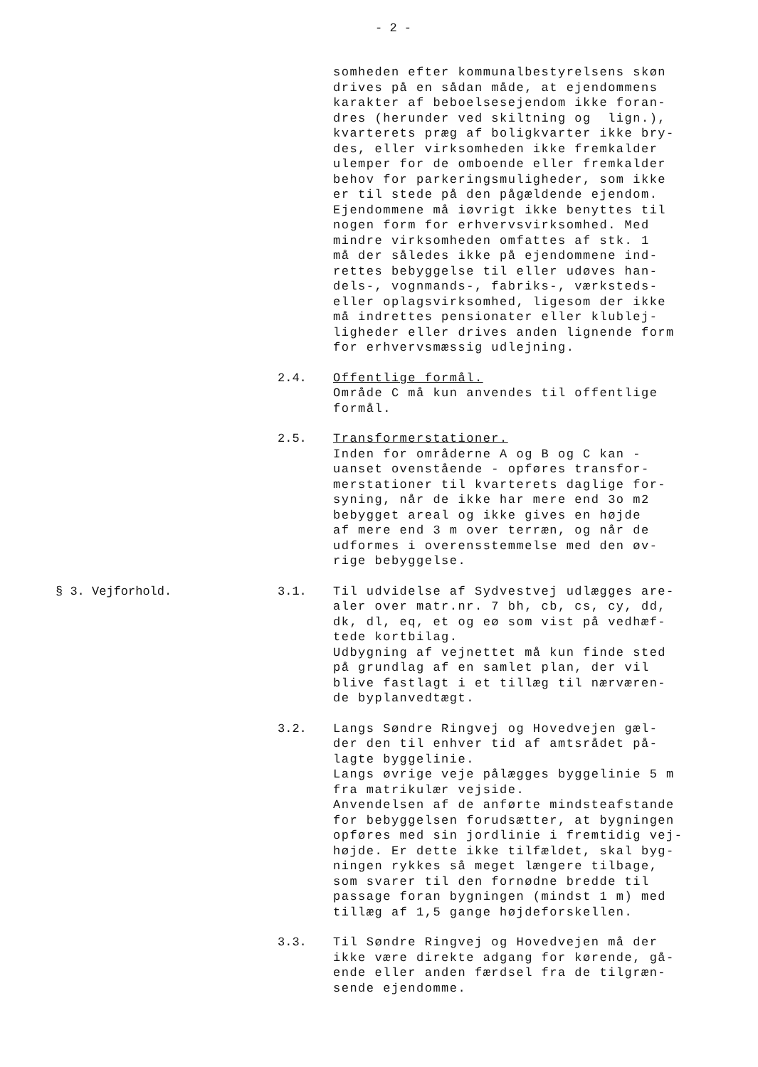- 2 -
somheden efter kommunalbestyrelsens skøn drives på en sådan måde, at ejendommens karakter af beboelsesejendom ikke foran- dres (herunder ved skiltning og lign.), kvarterets præg af boligkvarter ikke bry- des, eller virksomheden ikke fremkalder ulemper for de omboende eller fremkalder behov for parkeringsmuligheder, som ikke er til stede på den pågældende ejendom. Ejendommene må iøvrigt ikke benyttes til nogen form for erhvervsvirksomhed. Med mindre virksomheden omfattes af stk. 1 må der således ikke på ejendommene ind- rettes bebyggelse til eller udøves han- dels-, vognmands-, fabriks-, værksteds- eller oplagsvirksomhed, ligesom der ikke må indrettes pensionater eller klublej- ligheder eller drives anden lignende form for erhvervsmæssig udlejning.
2.4. Offentlige formål. Område C må kun anvendes til offentlige formål.
2.5. Transformerstationer. Inden for områderne A og B og C kan - uanset ovenstående - opføres transfor- merstationer til kvarterets daglige for- syning, når de ikke har mere end 3o m2 bebygget areal og ikke gives en højde af mere end 3 m over terræn, og når de udformes i overensstemmelse med den øv- rige bebyggelse.
§ 3. Vejforhold. 3.1. Til udvidelse af Sydvestvej udlægges are- aler over matr.nr. 7 bh, cb, cs, cy, dd, dk, dl, eq, et og eø som vist på vedhæf- tede kortbilag. Udbygning af vejnettet må kun finde sted på grundlag af en samlet plan, der vil blive fastlagt i et tillæg til nærværen- de byplanvedtægt.
3.2. Langs Søndre Ringvej og Hovedvejen gæl- der den til enhver tid af amtsrådet på- lagte byggelinie. Langs øvrige veje pålægges byggelinie 5 m fra matrikulær vejside. Anvendelsen af de anførte mindsteafstande for bebyggelsen forudsætter, at bygningen opføres med sin jordlinie i fremtidig vej- højde. Er dette ikke tilfældet, skal byg- ningen rykkes så meget længere tilbage, som svarer til den fornødne bredde til passage foran bygningen (mindst 1 m) med tillæg af 1,5 gange højdeforskellen.
3.3. Til Søndre Ringvej og Hovedvejen må der ikke være direkte adgang for kørende, gå- ende eller anden færdsel fra de tilgræn- sende ejendomme.